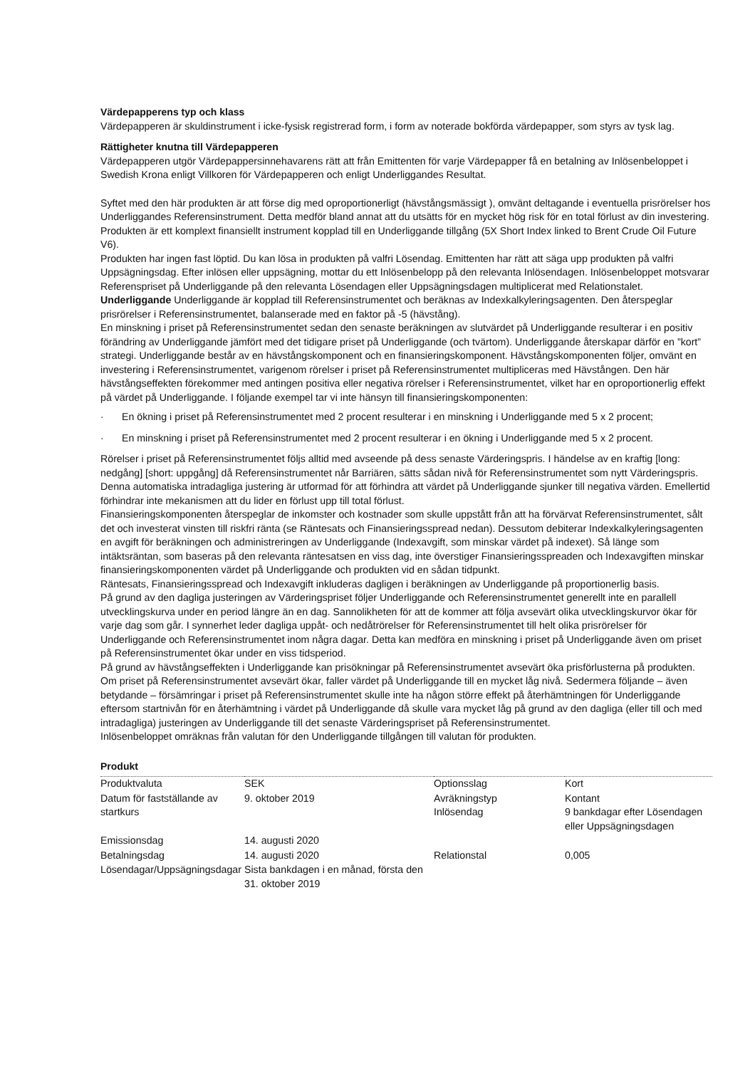Värdepapperens typ och klass
Värdepapperen är skuldinstrument i icke-fysisk registrerad form, i form av noterade bokförda värdepapper, som styrs av tysk lag.
Rättigheter knutna till Värdepapperen
Värdepapperen utgör Värdepappersinnehavarens rätt att från Emittenten för varje Värdepapper få en betalning av Inlösenbeloppet i Swedish Krona enligt Villkoren för Värdepapperen och enligt Underliggandes Resultat.
Syftet med den här produkten är att förse dig med oproportionerligt (hävstångsmässigt ), omvänt deltagande i eventuella prisrörelser hos Underliggandes Referensinstrument. Detta medför bland annat att du utsätts för en mycket hög risk för en total förlust av din investering. Produkten är ett komplext finansiellt instrument kopplad till en Underliggande tillgång (5X Short Index linked to Brent Crude Oil Future V6).
Produkten har ingen fast löptid. Du kan lösa in produkten på valfri Lösendag. Emittenten har rätt att säga upp produkten på valfri Uppsägningsdag. Efter inlösen eller uppsägning, mottar du ett Inlösenbelopp på den relevanta Inlösendagen. Inlösenbeloppet motsvarar Referenspriset på Underliggande på den relevanta Lösendagen eller Uppsägningsdagen multiplicerat med Relationstalet.
Underliggande Underliggande är kopplad till Referensinstrumentet och beräknas av Indexkalkyleringsagenten. Den återspeglar prisrörelser i Referensinstrumentet, balanserade med en faktor på -5 (hävstång).
En minskning i priset på Referensinstrumentet sedan den senaste beräkningen av slutvärdet på Underliggande resulterar i en positiv förändring av Underliggande jämfört med det tidigare priset på Underliggande (och tvärtom). Underliggande återskapar därför en ”kort” strategi. Underliggande består av en hävstångskomponent och en finansieringskomponent. Hävstångskomponenten följer, omvänt en investering i Referensinstrumentet, varigenom rörelser i priset på Referensinstrumentet multipliceras med Hävstången. Den här hävstångseffekten förekommer med antingen positiva eller negativa rörelser i Referensinstrumentet, vilket har en oproportionerlig effekt på värdet på Underliggande. I följande exempel tar vi inte hänsyn till finansieringskomponenten:
· En ökning i priset på Referensinstrumentet med 2 procent resulterar i en minskning i Underliggande med 5 x 2 procent;
· En minskning i priset på Referensinstrumentet med 2 procent resulterar i en ökning i Underliggande med 5 x 2 procent.
Rörelser i priset på Referensinstrumentet följs alltid med avseende på dess senaste Värderingspris. I händelse av en kraftig [long: nedgång] [short: uppgång] då Referensinstrumentet når Barriären, sätts sådan nivå för Referensinstrumentet som nytt Värderingspris. Denna automatiska intradagliga justering är utformad för att förhindra att värdet på Underliggande sjunker till negativa värden. Emellertid förhindrar inte mekanismen att du lider en förlust upp till total förlust.
Finansieringskomponenten återspeglar de inkomster och kostnader som skulle uppstått från att ha förvärvat Referensinstrumentet, sålt det och investerat vinsten till riskfri ränta (se Räntesats och Finansieringsspread nedan). Dessutom debiterar Indexkalkyleringsagenten en avgift för beräkningen och administreringen av Underliggande (Indexavgift, som minskar värdet på indexet). Så länge som intäktsräntan, som baseras på den relevanta räntesatsen en viss dag, inte överstiger Finansieringsspreaden och Indexavgiften minskar finansieringskomponenten värdet på Underliggande och produkten vid en sådan tidpunkt.
Räntesats, Finansieringsspread och Indexavgift inkluderas dagligen i beräkningen av Underliggande på proportionerlig basis.
På grund av den dagliga justeringen av Värderingspriset följer Underliggande och Referensinstrumentet generellt inte en parallell utvecklingskurva under en period längre än en dag. Sannolikheten för att de kommer att följa avsevärt olika utvecklingskurvor ökar för varje dag som går. I synnerhet leder dagliga uppåt- och nedåtrörelser för Referensinstrumentet till helt olika prisrörelser för Underliggande och Referensinstrumentet inom några dagar. Detta kan medföra en minskning i priset på Underliggande även om priset på Referensinstrumentet ökar under en viss tidsperiod.
På grund av hävstångseffekten i Underliggande kan prisökningar på Referensinstrumentet avsevärt öka prisförlusterna på produkten. Om priset på Referensinstrumentet avsevärt ökar, faller värdet på Underliggande till en mycket låg nivå. Sedermera följande – även betydande – försämringar i priset på Referensinstrumentet skulle inte ha någon större effekt på återhämtningen för Underliggande eftersom startnivån för en återhämtning i värdet på Underliggande då skulle vara mycket låg på grund av den dagliga (eller till och med intradagliga) justeringen av Underliggande till det senaste Värderingspriset på Referensinstrumentet.
Inlösenbeloppet omräknas från valutan för den Underliggande tillgången till valutan för produkten.
Produkt
| Produktvaluta | SEK | Optionsslag | Kort |
| Datum för fastställande av startkurs | 9. oktober 2019 | Avräkningstyp Inlösendag | Kontant 9 bankdagar efter Lösendagen eller Uppsägningsdagen |
| Emissionsdag | 14. augusti 2020 | | |
| Betalningsdag | 14. augusti 2020 | Relationstal | 0,005 |
| Lösendagar/Uppsägningsdagar | Sista bankdagen i en månad, första den 31. oktober 2019 | | |